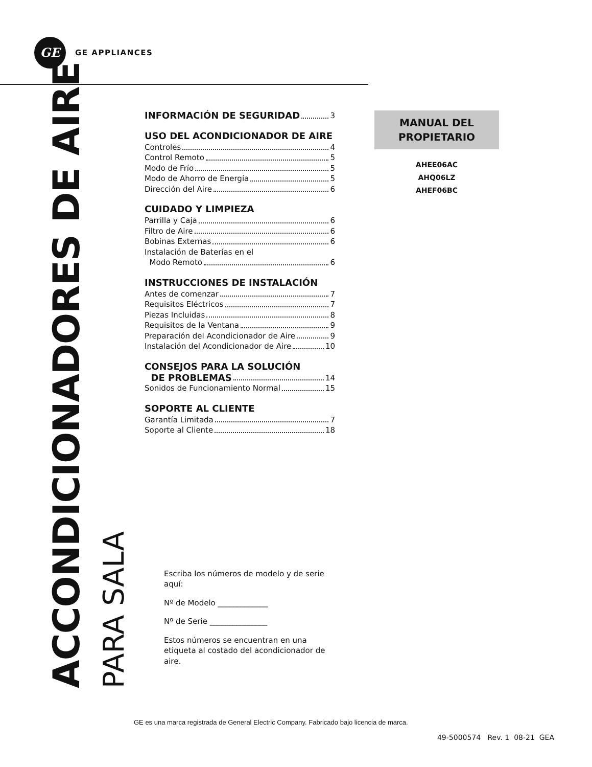GE
GE APPLIANCES
ACCONDICIONADORES DE AIRE
PARA SALA
INFORMACIÓN DE SEGURIDAD 3
USO DEL ACONDICIONADOR DE AIRE
Controles 4
Control Remoto 5
Modo de Frío 5
Modo de Ahorro de Energía 5
Dirección del Aire 6
CUIDADO Y LIMPIEZA
Parrilla y Caja 6
Filtro de Aire 6
Bobinas Externas 6
Instalación de Baterías en el
Modo Remoto 6
INSTRUCCIONES DE INSTALACIÓN
Antes de comenzar 7
Requisitos Eléctricos 7
Piezas Incluidas 8
Requisitos de la Ventana 9
Preparación del Acondicionador de Aire 9
Instalación del Acondicionador de Aire 10
CONSEJOS PARA LA SOLUCIÓN
DE PROBLEMAS 14
Sonidos de Funcionamiento Normal 15
SOPORTE AL CLIENTE
Garantía Limitada 7
Soporte al Cliente 18
Escriba los números de modelo y de serie aquí:
Nº de Modelo _____________
Nº de Serie _______________
Estos números se encuentran en una etiqueta al costado del acondicionador de aire.
MANUAL DEL
PROPIETARIO
AHEE06AC
AHQ06LZ
AHEF06BC
GE es una marca registrada de General Electric Company. Fabricado bajo licencia de marca.
49-5000574 Rev. 1 08-21 GEA